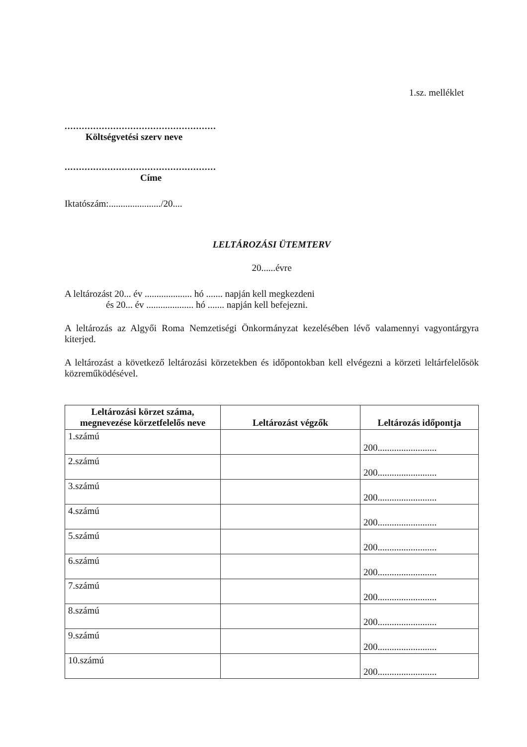1.sz. melléklet
.....................................................
Költségvetési szerv neve
.....................................................
Címe
Iktatószám:....................../20....
LELTÁROZÁSI ÜTEMTERV
20......évre
A leltározást 20... év .................... hó ....... napján kell megkezdeni
és 20... év .................... hó ....... napján kell befejezni.
A leltározás az Algyői Roma Nemzetiségi Önkormányzat kezelésében lévő valamennyi vagyontárgyra kiterjed.
A leltározást a következő leltározási körzetekben és időpontokban kell elvégezni a körzeti leltárfelelősök közreműködésével.
| Leltározási körzet száma, megnevezése körzetfelelős neve | Leltározást végzők | Leltározás időpontja |
| --- | --- | --- |
| 1.számú | | 200......................... |
| 2.számú | | 200......................... |
| 3.számú | | 200......................... |
| 4.számú | | 200......................... |
| 5.számú | | 200......................... |
| 6.számú | | 200......................... |
| 7.számú | | 200......................... |
| 8.számú | | 200......................... |
| 9.számú | | 200......................... |
| 10.számú | | 200......................... |